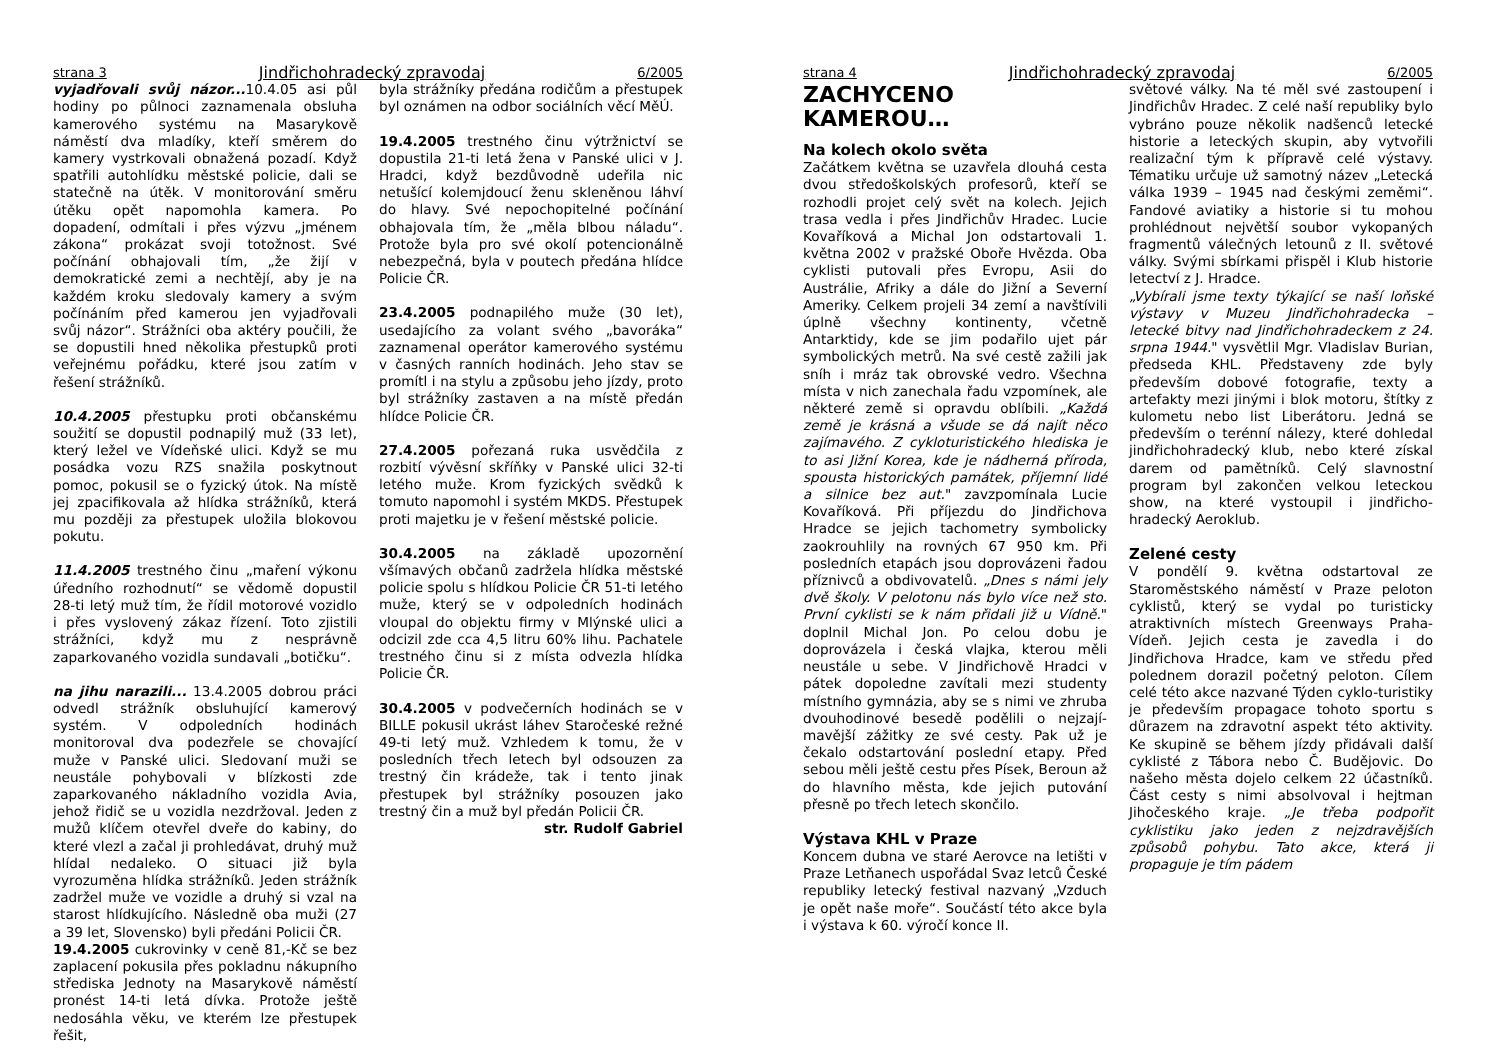strana 3 Jindřichohradecký zpravodaj 6/2005
vyjadřovali svůj názor... 10.4.05 asi půl hodiny po půlnoci zaznamenala obsluha kamerového systému na Masarykově náměstí dva mladíky, kteří směrem do kamery vystrkovali obnažená pozadí. Když spatřili autohlídku městské policie, dali se statečně na útěk. V monitorování směru útěku opět napomohla kamera. Po dopadení, odmítali i přes výzvu „jménem zákona“ prokázat svoji totožnost. Své počínání obhajovali tím, „že žijí v demokratické zemi a nechtějí, aby je na každém kroku sledovaly kamery a svým počínáním před kamerou jen vyjadřovali svůj názor“. Strážníci oba aktéry poučili, že se dopustili hned několika přestupků proti veřejnému pořádku, které jsou zatím v řešení strážníků.
10.4.2005 přestupku proti občanskému soužití se dopustil podnapilý muž (33 let), který ležel ve Vídeňské ulici. Když se mu posádka vozu RZS snažila poskytnout pomoc, pokusil se o fyzický útok. Na místě jej zpacifikovala až hlídka strážníků, která mu později za přestupek uložila blokovou pokutu.
11.4.2005 trestného činu „maření výkonu úředního rozhodnutí“ se vědomě dopustil 28-ti letý muž tím, že řídil motorové vozidlo i přes vyslovený zákaz řízení. Toto zjistili strážníci, když mu z nesprávně zaparkovaného vozidla sundavali „botičku“.
na jihu narazili... 13.4.2005 dobrou práci odvedl strážník obsluhující kamerový systém. V odpoledních hodinách monitoroval dva podezřele se chovající muže v Panské ulici. Sledovaní muži se neustále pohybovali v blízkosti zde zaparkovaného nákladního vozidla Avia, jehož řidič se u vozidla nezdržoval. Jeden z mužů klíčem otevřel dveře do kabiny, do které vlezl a začal ji prohledávat, druhý muž hlídal nedaleko. O situaci již byla vyrozuměna hlídka strážníků. Jeden strážník zadržel muže ve vozidle a druhý si vzal na starost hlídkujícího. Následně oba muži (27 a 39 let, Slovensko) byli předáni Policii ČR.
19.4.2005 cukrovinky v ceně 81,-Kč se bez zaplacení pokusila přes pokladnu nákupního střediska Jednoty na Masarykově náměstí pronést 14-ti letá dívka. Protože ještě nedosáhla věku, ve kterém lze přestupek řešit,
byla strážníky předána rodičům a přestupek byl oznámen na odbor sociálních věcí MěÚ.
19.4.2005 trestného činu výtržnictví se dopustila 21-ti letá žena v Panské ulici v J. Hradci, když bezdůvodně udeřila nic netušící kolemjdoucí ženu skleněnou láhví do hlavy. Své nepochopitelné počínání obhajovala tím, že „měla blbou náladu“. Protože byla pro své okolí potencionálně nebezpečná, byla v poutech předána hlídce Policie ČR.
23.4.2005 podnapilého muže (30 let), usedajícího za volant svého „bavoráka“ zaznamenal operátor kamerového systému v časných ranních hodinách. Jeho stav se promítl i na stylu a způsobu jeho jízdy, proto byl strážníky zastaven a na místě předán hlídce Policie ČR.
27.4.2005 pořezaná ruka usvědčila z rozbití vývěsní skříňky v Panské ulici 32-ti letého muže. Krom fyzických svědků k tomuto napomohl i systém MKDS. Přestupek proti majetku je v řešení městské policie.
30.4.2005 na základě upozornění všímavých občanů zadržela hlídka městské policie spolu s hlídkou Policie ČR 51-ti letého muže, který se v odpoledních hodinách vloupal do objektu firmy v Mlýnské ulici a odcizil zde cca 4,5 litru 60% lihu. Pachatele trestného činu si z místa odvezla hlídka Policie ČR.
30.4.2005 v podvečerních hodinách se v BILLE pokusil ukrást láhev Staročeské režné 49-ti letý muž. Vzhledem k tomu, že v posledních třech letech byl odsouzen za trestný čin krádeže, tak i tento jinak přestupek byl strážníky posouzen jako trestný čin a muž byl předán Policii ČR.
str. Rudolf Gabriel
strana 4 Jindřichohradecký zpravodaj 6/2005
ZACHYCENO KAMEROU…
Na kolech okolo světa
Začátkem května se uzavřela dlouhá cesta dvou středoškolských profesorů, kteří se rozhodli projet celý svět na kolech. Jejich trasa vedla i přes Jindřichův Hradec. Lucie Kovaříková a Michal Jon odstartovali 1. května 2002 v pražské Oboře Hvězda. Oba cyklisti putovali přes Evropu, Asii do Austrálie, Afriky a dále do Jižní a Severní Ameriky. Celkem projeli 34 zemí a navštívili úplně všechny kontinenty, včetně Antarktidy, kde se jim podařilo ujet pár symbolických metrů. Na své cestě zažili jak sníh i mráz tak obrovské vedro. Všechna místa v nich zanechala řadu vzpomínek, ale některé země si opravdu oblíbili. „Každá země je krásná a všude se dá najít něco zajímavého. Z cykloturistického hlediska je to asi Jižní Korea, kde je nádherná příroda, spousta historických památek, příjemní lidé a silnice bez aut." zavzpomínala Lucie Kovaříková. Při příjezdu do Jindřichova Hradce se jejich tachometry symbolicky zaokrouhlily na rovných 67 950 km. Při posledních etapách jsou doprovázeni řadou příznivců a obdivovatelů. „Dnes s námi jely dvě školy. V pelotonu nás bylo více než sto. První cyklisti se k nám přidali již u Vídně." doplnil Michal Jon. Po celou dobu je doprovázela i česká vlajka, kterou měli neustále u sebe. V Jindřichově Hradci v pátek dopoledne zavítali mezi studenty místního gymnázia, aby se s nimi ve zhruba dvouhodinové besedě podělili o nejzají-mavější zážitky ze své cesty. Pak už je čekalo odstartování poslední etapy. Před sebou měli ještě cestu přes Písek, Beroun až do hlavního města, kde jejich putování přesně po třech letech skončilo.
Výstava KHL v Praze
Koncem dubna ve staré Aerovce na letišti v Praze Letňanech uspořádal Svaz letců České republiky letecký festival nazvaný „Vzduch je opět naše moře“. Součástí této akce byla i výstava k 60. výročí konce II.
světové války. Na té měl své zastoupení i Jindřichův Hradec. Z celé naší republiky bylo vybráno pouze několik nadšenců letecké historie a leteckých skupin, aby vytvořili realizační tým k přípravě celé výstavy. Tématiku určuje už samotný název „Letecká válka 1939 – 1945 nad českými zeměmi“. Fandové aviatiky a historie si tu mohou prohlédnout největší soubor vykopaných fragmentů válečných letounů z II. světové války. Svými sbírkami přispěl i Klub historie letectví z J. Hradce.
„Vybírali jsme texty týkající se naší loňské výstavy v Muzeu Jindřichohradecka – letecké bitvy nad Jindřichohradeckem z 24. srpna 1944." vysvětlil Mgr. Vladislav Burian, předseda KHL. Představeny zde byly především dobové fotografie, texty a artefakty mezi jinými i blok motoru, štítky z kulometu nebo list Liberátoru. Jedná se především o terénní nálezy, které dohledal jindřichohradecký klub, nebo které získal darem od pamětníků. Celý slavnostní program byl zakončen velkou leteckou show, na které vystoupil i jindřicho-hradecký Aeroklub.
Zelené cesty
V pondělí 9. května odstartoval ze Staroměstského náměstí v Praze peloton cyklistů, který se vydal po turisticky atraktivních místech Greenways Praha-Vídeň. Jejich cesta je zavedla i do Jindřichova Hradce, kam ve středu před polednem dorazil početný peloton. Cílem celé této akce nazvané Týden cyklo-turistiky je především propagace tohoto sportu s důrazem na zdravotní aspekt této aktivity. Ke skupině se během jízdy přidávali další cyklisté z Tábora nebo Č. Budějovic. Do našeho města dojelo celkem 22 účastníků. Část cesty s nimi absolvoval i hejtman Jihočeského kraje. „Je třeba podpořit cyklistiku jako jeden z nejzdravějších způsobů pohybu. Tato akce, která ji propaguje je tím pádem